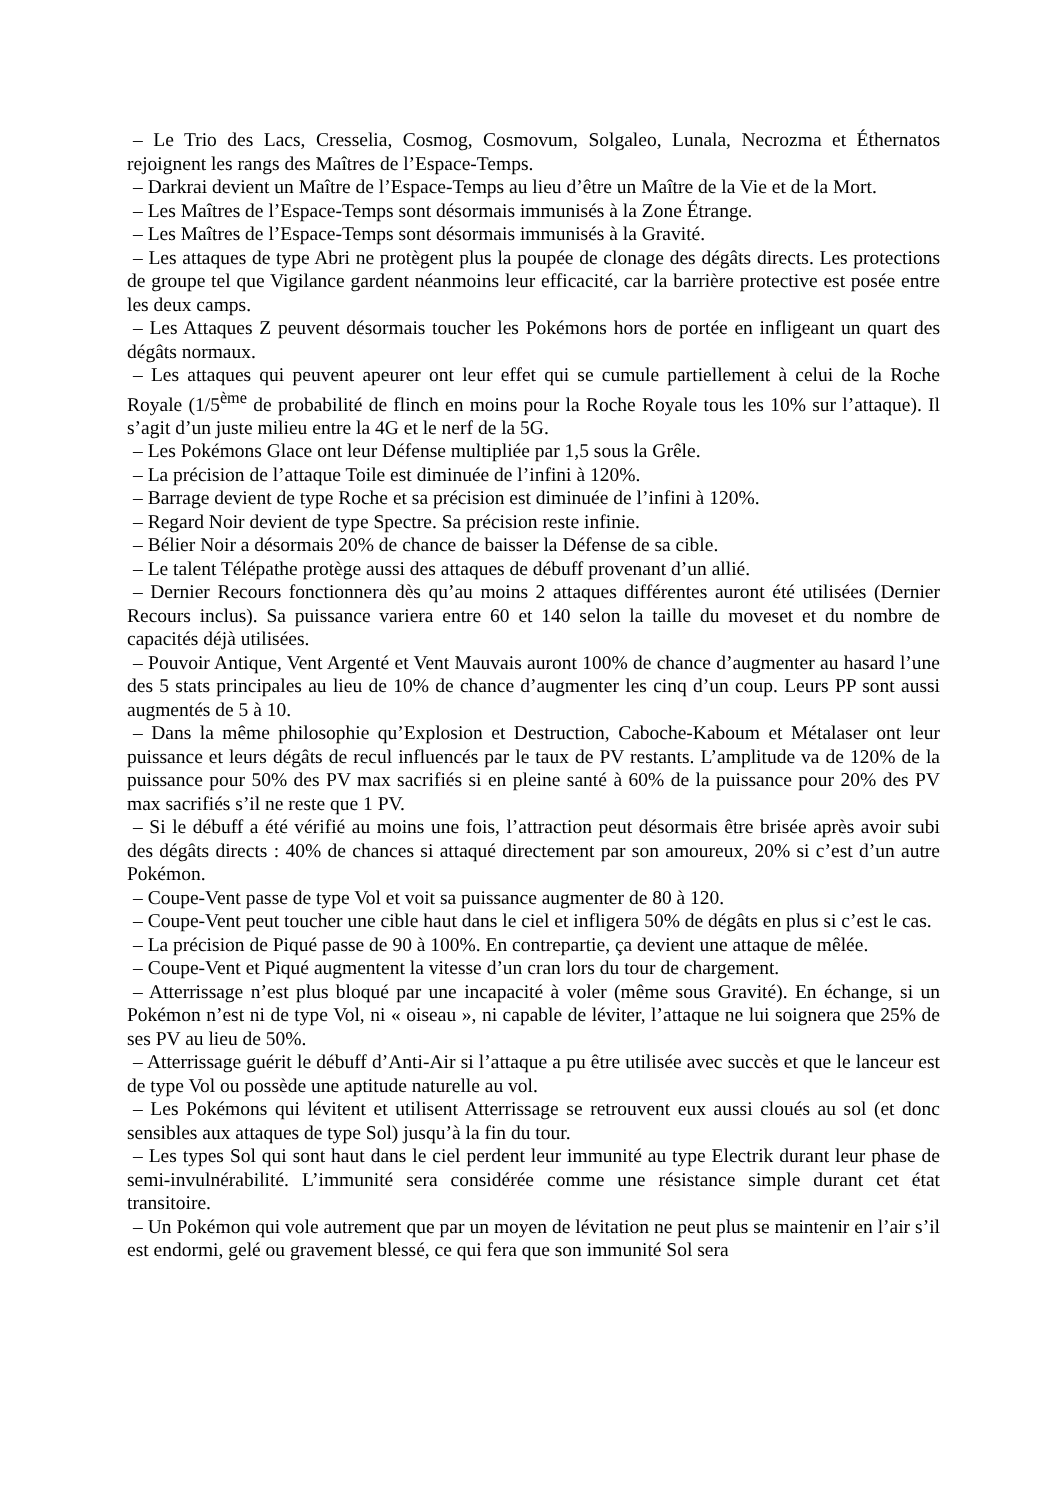– Le Trio des Lacs, Cresselia, Cosmog, Cosmovum, Solgaleo, Lunala, Necrozma et Éthernatos rejoignent les rangs des Maîtres de l’Espace-Temps.
– Darkrai devient un Maître de l’Espace-Temps au lieu d’être un Maître de la Vie et de la Mort.
– Les Maîtres de l’Espace-Temps sont désormais immunisés à la Zone Étrange.
– Les Maîtres de l’Espace-Temps sont désormais immunisés à la Gravité.
– Les attaques de type Abri ne protègent plus la poupée de clonage des dégâts directs. Les protections de groupe tel que Vigilance gardent néanmoins leur efficacité, car la barrière protective est posée entre les deux camps.
– Les Attaques Z peuvent désormais toucher les Pokémons hors de portée en infligeant un quart des dégâts normaux.
– Les attaques qui peuvent apeurer ont leur effet qui se cumule partiellement à celui de la Roche Royale (1/5<sup>ème</sup> de probabilité de flinch en moins pour la Roche Royale tous les 10% sur l’attaque). Il s’agit d’un juste milieu entre la 4G et le nerf de la 5G.
– Les Pokémons Glace ont leur Défense multipliée par 1,5 sous la Grêle.
– La précision de l’attaque Toile est diminuée de l’infini à 120%.
– Barrage devient de type Roche et sa précision est diminuée de l’infini à 120%.
– Regard Noir devient de type Spectre. Sa précision reste infinie.
– Bélier Noir a désormais 20% de chance de baisser la Défense de sa cible.
– Le talent Télépathe protège aussi des attaques de débuff provenant d’un allié.
– Dernier Recours fonctionnera dès qu’au moins 2 attaques différentes auront été utilisées (Dernier Recours inclus). Sa puissance variera entre 60 et 140 selon la taille du moveset et du nombre de capacités déjà utilisées.
– Pouvoir Antique, Vent Argenté et Vent Mauvais auront 100% de chance d’augmenter au hasard l’une des 5 stats principales au lieu de 10% de chance d’augmenter les cinq d’un coup. Leurs PP sont aussi augmentés de 5 à 10.
– Dans la même philosophie qu’Explosion et Destruction, Caboche-Kaboum et Métalaser ont leur puissance et leurs dégâts de recul influencés par le taux de PV restants. L’amplitude va de 120% de la puissance pour 50% des PV max sacrifiés si en pleine santé à 60% de la puissance pour 20% des PV max sacrifiés s’il ne reste que 1 PV.
– Si le débuff a été vérifié au moins une fois, l’attraction peut désormais être brisée après avoir subi des dégâts directs : 40% de chances si attaqué directement par son amoureux, 20% si c’est d’un autre Pokémon.
– Coupe-Vent passe de type Vol et voit sa puissance augmenter de 80 à 120.
– Coupe-Vent peut toucher une cible haut dans le ciel et infligera 50% de dégâts en plus si c’est le cas.
– La précision de Piqué passe de 90 à 100%. En contrepartie, ça devient une attaque de mêlée.
– Coupe-Vent et Piqué augmentent la vitesse d’un cran lors du tour de chargement.
– Atterrissage n’est plus bloqué par une incapacité à voler (même sous Gravité). En échange, si un Pokémon n’est ni de type Vol, ni « oiseau », ni capable de léviter, l’attaque ne lui soignera que 25% de ses PV au lieu de 50%.
– Atterrissage guérit le débuff d’Anti-Air si l’attaque a pu être utilisée avec succès et que le lanceur est de type Vol ou possède une aptitude naturelle au vol.
– Les Pokémons qui lévitent et utilisent Atterrissage se retrouvent eux aussi cloués au sol (et donc sensibles aux attaques de type Sol) jusqu’à la fin du tour.
– Les types Sol qui sont haut dans le ciel perdent leur immunité au type Electrik durant leur phase de semi-invulnérabilité. L’immunité sera considérée comme une résistance simple durant cet état transitoire.
– Un Pokémon qui vole autrement que par un moyen de lévitation ne peut plus se maintenir en l’air s’il est endormi, gelé ou gravement blessé, ce qui fera que son immunité Sol sera